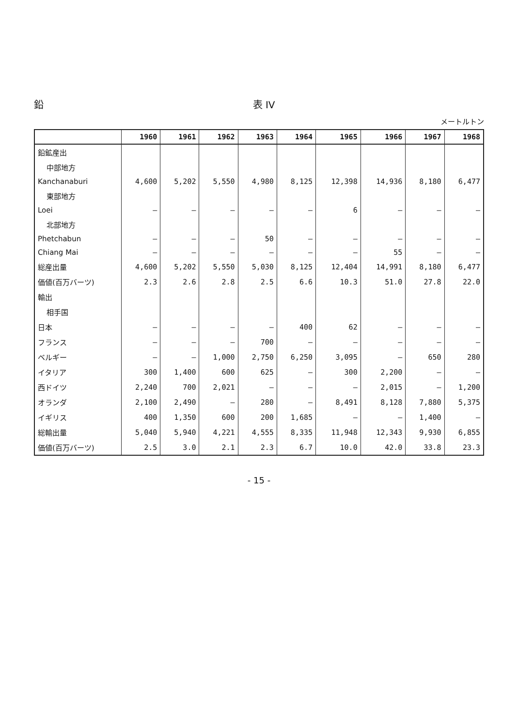鉛 表 IV
メートルトン
| | 1960 | 1961 | 1962 | 1963 | 1964 | 1965 | 1966 | 1967 | 1968 |
| --- | --- | --- | --- | --- | --- | --- | --- | --- | --- |
| 鉛鉱産出 | | | | | | | | | |
| 中部地方 | | | | | | | | | |
| Kanchanaburi | 4,600 | 5,202 | 5,550 | 4,980 | 8,125 | 12,398 | 14,936 | 8,180 | 6,477 |
| 東部地方 | | | | | | | | | |
| Loei | — | — | — | — | — | 6 | — | — | — |
| 北部地方 | | | | | | | | | |
| Phetchabun | — | — | — | 50 | — | — | — | — | — |
| Chiang Mai | — | — | — | — | — | — | 55 | — | — |
| 総産出量 | 4,600 | 5,202 | 5,550 | 5,030 | 8,125 | 12,404 | 14,991 | 8,180 | 6,477 |
| 価値(百万バーツ) | 2.3 | 2.6 | 2.8 | 2.5 | 6.6 | 10.3 | 51.0 | 27.8 | 22.0 |
| 輸出 | | | | | | | | | |
| 相手国 | | | | | | | | | |
| 日本 | — | — | — | — | 400 | 62 | — | — | — |
| フランス | — | — | — | 700 | — | — | — | — | — |
| ベルギー | — | — | 1,000 | 2,750 | 6,250 | 3,095 | — | 650 | 280 |
| イタリア | 300 | 1,400 | 600 | 625 | — | 300 | 2,200 | — | — |
| 西ドイツ | 2,240 | 700 | 2,021 | — | — | — | 2,015 | — | 1,200 |
| オランダ | 2,100 | 2,490 | — | 280 | — | 8,491 | 8,128 | 7,880 | 5,375 |
| イギリス | 400 | 1,350 | 600 | 200 | 1,685 | — | — | 1,400 | — |
| 総輸出量 | 5,040 | 5,940 | 4,221 | 4,555 | 8,335 | 11,948 | 12,343 | 9,930 | 6,855 |
| 価値(百万バーツ) | 2.5 | 3.0 | 2.1 | 2.3 | 6.7 | 10.0 | 42.0 | 33.8 | 23.3 |
- 15 -